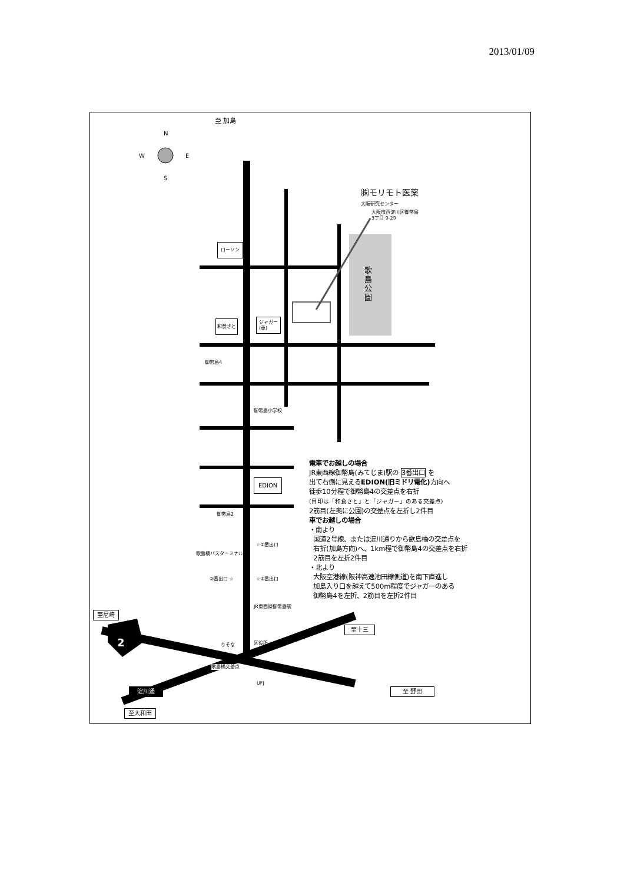2013/01/09
至 加島
N
W E
S
㈱モリモト医薬
大阪研究センター
大阪市西淀川区御幣島
3丁目 9-29
ローソン
歌島公園
和食さと
ジャガー
(車)
御幣島4
御幣島小学校
EDION
御幣島2
☆②番出口
歌島橋バスターミナル
②番出口 ☆ ☆①番出口
JR東西線御幣島駅
至尼崎
2
至十三
りそな 区役所
歌島橋交差点
UFJ
淀川通 至 野田
至大和田
電車でお越しの場合
JR東西線御幣島(みてじま)駅の 3番出口 を
出て右側に見えるEDION(旧ミドリ電化) 方向へ
徒歩10分程で御幣島4の交差点を右折
(目印は「和食さと」と「ジャガー」のある交差点)
2筋目(左奥に公園)の交差点を左折し2件目
車でお越しの場合
・南より
国道2号線、または淀川通りから歌島橋の交差点を
右折(加島方向)へ、1km程で御幣島4の交差点を右折
2筋目を左折2件目
・北より
大阪空港線(阪神高速池田線側道)を南下直進し
加島入り口を越えて500m程度でジャガーのある
御幣島4を左折、2筋目を左折2件目